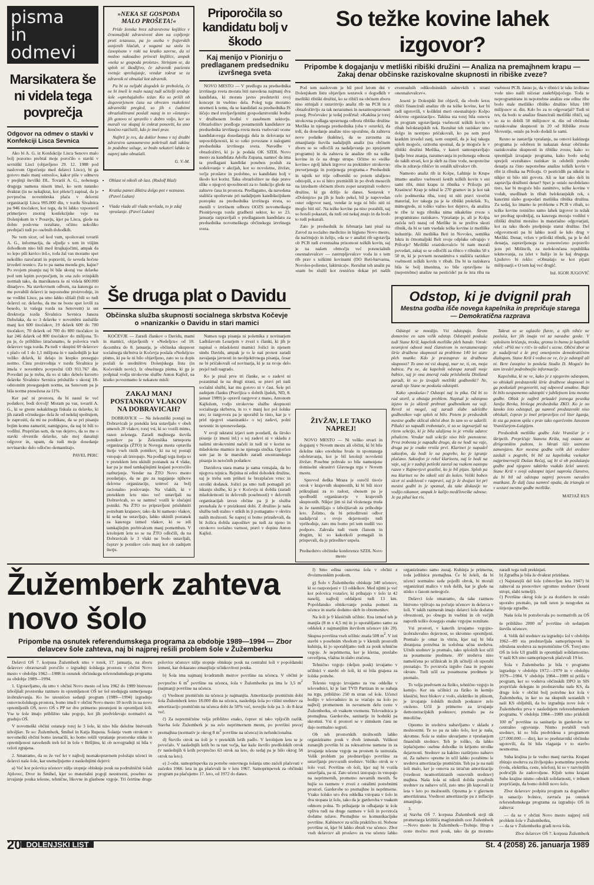pisma
in
odmevi
Marsikatera še ni videla tega povprečja
Odgovor na odmev o stavki v Konfekciji Lisca Sevnica
Ako bi A. G. iz Konfekcije Lisca Senovo malo bolj pozorno prebral moje poročilo o stavki v sevniški Lisci (objavljeno 29. 12. 1988 pod naslovom Ogorčenje med delavci Lisce), bi ga gotovo malo manj »streslo«, kakor piše v odmevu v prejšnji številki DL. Tovariš A. G., nobenega drugega namena nisem imel, ko sem natanko dvakrat (in ne nekajkrat, kot pišete!) zapisal, da je povprečna novembrska plača v delovni organizaciji Lisca 995.000 din, v tozdu Šivalnica pa 946 tisočakov, kot tega, da bi lahko vzpostavil primerjavo znotraj konfekcijske veje na Dolenjskem in v Posavju, kjer pa Lisca, glede na dobre poslovne rezultate, očitno nekoliko prednjači tudi po osebnih dohodkih.
Ne vem sicer, od kod vam, spoštovani tovariš A. G., informacija, da »ljudje s tem in višjim dohodkom niso bili med štrajkajočimi, ampak da so lepo pili kavico itd.«, toda žal vas moramo spet nekoliko razočarati in popraviti, če seveda hočete izvedeti resnico. Za to pa nama menda gre, kajne? Po svojem pisanju naj bi bile skoraj vse delavke pod tem lepim povprečjem, in »na zelo svinjskih normah tako, da marsikatera še ni videla 600.000 dinarjev«. Na stavkovnem odboru, na katerega so me povabili delavci iz neposredne proizvodnje, in ne vodilni Lisce, pa smo lahko slišali (bili so tudi delavci oz. delavke, da me ne boste spet lovili za besedo, iz vašega tozda na Senovem) iz ust direktorja tozda Šivalnica Sevnica Janeza Debelaka, da so 3 delavke v novembru zaslužile manj kot 600 tisočakov, 19 delavk 600 do 700 tisočakov, 70 delavk od 700 do 800 tisočakov in kar 246 delavk od 800 tisočakov do milijona. To pa je, če približno izračunamo, še polovica vseh delavcev tega tozda. Pa tudi v skupini 69 delavcev s plačo od 1 do 1,1 milijona in v naslednjih je kar veliko delavk, ki delajo in krepko presegajo normo. Čista proizvodnja v tozdu Šivalnica je imela v novembru povprečni OD 911.767 din. Povedati pa je treba, da so si tako debelo kuverto delavke Šivalnice Sevnica prislužile s skoraj 18-odstotnim preseganjem norme, na Senovem pa je bila norma presežena za 11%.
Ker pač ni prostora, da bi nasul še več podatkov, bodi dovolj! Moram pa vas, tovariš A. G., ki se greste nekakšnega fiskala za delavke, ki jih zaradi »črnskega« dela že od nekdaj spoštujem, le zaprositi, da mi ne podtikate, da se pri pisanju bojim komu zameriti; namigujete, da naj bi bili to vodilni. Prepričan sem, da vas dejstvo, da so me o stavki obvestile delavke, tale moj današnji odgovor in, upam, da tudi moje dosedanje novinarsko delo odločno demantirajo.
PAVEL PERC
»NEKA SE GOSPOĐA MALO PROŠETA!«
Pride ženska brez zdravstvene knjižice v črnomaljski zdravstveni dom na cepljenje proti tetanusu, pa jo oseba v frajerskih usnjenih hlačah, z nogami na stolu in časopisom v roki na kratko zavrne, da ni možno naknadno prinesti knjižice, ampak »neka se gospoda prošeta«. Strinjam se, da sploh ni škodljivo, če zdravnik pacientu svetuje sprehajanje, vendar tokrat se ta zdravnik ni obnašal kot zdravnik.
Pa bi ta neljubi dogodek še prebolela, če ne bi imeli le malo nazaj tudi učitelji srednje šole »sprehajalnih« težav. Ko so prišli ob dogovorjenem času na obvezen vsakoletni zdravniški pregled, so jih s čudnimi obrazložitvami poslali nazaj in to »šetanje« jih gotovo ni spravilo v dobro voljo, ker so morali vse skupaj še enkrat ponoviti, ko smo končno razčistili, kdo je imel prav.
Najbrž je res, da dokler bomo v tej družbi zdravstvu samoumevno pokrivali tudi takšne in podobne usluge, se bodo nekateri lahko še naprej tako obnašali.
G. V.-M.
Oblast ni nikoli ob last. (Rudolf Blaž)
Kratka pamet diktira dolgo pot v neznano. (Pavel Lužan)
Vlada vlada ali vlada nevlada, to je zdaj vprašanje. (Pavel Lužan)
Priporočila so kandidatu bolj v škodo
Kaj menijo v Pionirju o predlaganem predsedniku izvršnega sveta
NOVO MESTO — V predlogu za predsednika izvršnega sveta morata biti navedena najmanj dva kandidata, ki morata javno predstaviti svoj koncept in vsebino dela. Poleg tega moramo stremeti k temu, da se kandidati za predsednika IS iščejo med uveljavljenimi gospodarstveniki bodisi v družbenem bodisi v zasebnem sektorju. Obrazložitev predloga posameznih kandidatov za predsednika izvršnega sveta mora vsebovati ocene kandidatovega dosedanjega dela in delovanja ter usposobljenosti, ki so ozko povezane z nalogami predsednika izvršnega sveta. Navedbe v obrazložitvi, ki jo je podala OK SZDL Novo mesto za kandidata Adolfa Zupana, namreč da ima ta predlagani kandidat poseben posluh za sodelovanje v akcijah, kot so novoletne, živžav, večje proslave in podobno, so kandidatu bolj v škodo kot korist. Taka obrazložitev ne daje prave slike o njegovi sposobnosti za to funkcijo glede na zahteve časa in prostora. Predlagamo, da navedena stališča upoštevate pri nadaljnjem kandidacijskem postopku za predsednika izvršnega sveta, so menili v izvršnem odboru OOZS novomeškega Pionirjevega tozda gradbeni sektor, ko so 23. januarja razpravljali o predlaganem kandidatu za predsednika novomeškega občinskega izvršnega sveta.
So težke kovine lahek izgovor?
Pripombe k dogajanju v metliški ribiški družini — Analiza na premajhnem krapu — Zakaj denar občinske raziskovalne skupnosti in ribiške zveze?
Pod tem naslovom je bil pred letom dni v Dolenjskem listu objavljen sestavek o dogodkih v metliški ribiški družini, ko se ribiči na občnem zboru niso strinjali z ustavitvijo analiz rib na PCB in z obrazložitvijo za tak nerazumen in nesamoupravnem poseg. Pročevalec je tedaj podčrtal: »Kakšna je torej strokovna podlaga upravnega odbora ribiške družine Metlika in njenega predsednika (oba v ostavki), da trdi, da dosedanje analize niso uporabne, da zahteva nove podatke (kakšne), da se zavzema za zmanjšanje števila nadaljnjih analiz (na občnem zboru so se odločili za nadaljevanje po sprejetem programu) in da zahteva še analize rib na težke kovine in če na druge strupe. Očitno so »težke kovine« zgolj lahek izgovor za prekinitev strokovno preverjenega in potrjenega programa.« Predsednik in tajnik ter trije odborniki so potem užaljeno odstopili, a so si hitro premislili in po dveh mesecih na izrednem občnem zboru zopet uzurpirali vodstvo družine, ki ga držijo še danes. Sestavek v »Dolenjcu« pa jih je hudo pekel, bil je napovedan oster odgovor nanj, vendar iz tega ni bilo niti ni moglo biti nič. Na težke kovine pa niso pozabili, saj so hoteli pokazati, da tudi oni nekaj znajo in da bodo to tudi pokazali.
Zato je predsednik že februarja lani pisal na Zavod za socialno medicino in higieno Novo mesto, da načrtujejo in želijo, »da se v analizi rib ugotavlja ob PCB tudi eventualna prisotnost težkih kovin, saj je na našem območju več potencialnih onesnaževalcev — zastrupljevalcev voda in s tem rib prav s težkimi kovinami (DO Beti-barvarna, Novoles-poliester, lakirnica)«. Rezultat teh analiz pa »nam bo služil kot resničen dokaz pri naših eventualnih odškodninskih zahtevkih s strani onesnaževalcev«.
Jeseni je Dolenjski list objavil, da »bodo letos ribiči financirali analize rib na težke kovine, ker bi radi ugotovili, v kolikšni meri onesnažujejo Kolpo delovne organizacije«. Takšna sta torej bila osnova in program ugotavljanja vsebnosti težkih kovin v ribah belokranjskih rek. Rezultat teh raziskav smo dolgo in nestrpno pričakovali, ko pa sem pred kratkim izvedel zanj, sem osupnil, da je kaj takega sploh mogoče, oziroma spoznal, da je mogoče le v ribiški družini Metlika, v kateri samoupravljajo ljudje brez znanja, razumevanja in poštenega odnosa do takih stvari, kot je skrb za čiste vode, neoporečne ribe in zdravje ribičev in ostalih uživalcev rib.
Namesto analiz rib iz Kolpe, Lahinje in Krupe imamo analizo vsebnosti šestih težkih kovin v eni sami ribi, mini krapu iz ribnika v Prilozju pri Krasincu! Krap je tehtal le 270 gramov in je kot tak celo podmerska riba, torej ni niti pravi vzorčni material, lov takega pa je še ribiški prekršek. To, mimogrede, ni toliko važno kot dejstvo, da analiza te ribe iz tega ribnika nima nikakršne zveze s programirano raziskavo. Vprašanje je, ali je Kolpa začela teči nazaj od Metlike in se preliva skozi ribnik, da bi se tam vsedale težke kovine iz metliške industrije. Ali metliška Beti in Novoles, semiška Iskra in črnomaljski Belt svoje odplake odvajajo v Prilozje? Metliški »raziskovalci« bi nam morali povedati, zakaj so se odločili za ribico v ribniku 50 x 50 m, ki je povsem nezanimiva s stališča raziskav vsebnosti težkih kovin v ribah. Da bi ta raziskava bila še bolj imenitna, so bile opravljene še (nepotrebne) analize na pesticide! pa še ista riba na vsebnost PCB. Jasno je, da v ribnici iz take izolirane vode niso našli ničesar zaskrbljujočega. Toda te neprogramirane in nepotrebne analize ene edine ribe bodo stale metliško ribiško družino blizu 100 milijonov st. din. Kdo bo za to odgovarjal? Tudi ni res, da bodo te analize financirali metliški ribiči, saj so za to dobili 50 milijonov st. din od občinske raziskovalne skupnosti in 20 od Ribiške zveze Slovenije, ostalo pa bodo dodali še sami.
Resno se zastavlja vprašanje, na osnovi kakšnega programa je odobren in nakazan denar občinske raziskovalne skupnosti in ribiške zveze, kako so spremljali izvajanje programa, kako bodo sedaj sprejeli »rezultate« raziskav in odobrili porabo denarja za čisto nepotrebne analize težkih kovin v ribi iz ribnika na Prilozju. O pesticidih pa nikdar in nikjer ni bilo niti govora. Ali se kar tako deli in zapravlja družbeni denar? Spet je ostalo neobdelano tisto, kar bi mogoče bilo zanimivo, težke kovine v vodah, usedlinah in ribah belokranjskih rek, s katerimi slabo gospodari metliška ribiška družina. Za sedaj, ko imamo še probleme s PCB v ribah, so težke kovine resnično samo lahek izgovor in težak ter predrag spodrsljaj, za katerega morajo vodilni v ribiški družini moralno in materialno odgovarjati, kot za tako škodo predpisuje statut družine. Del odgovornosti pa bi lahko nosil še kdo drug v Metliki. Denar, vržen v priloški ribnik, pa je le del denarja, zapravljenega za ponesrečeno popravilo jezu pri Mišincih, za nedokončana republiška tekmovanja, za izlet v Italijo in še kaj drugega. Ljudstvo bi reklo: »Obnašajo se kot pijani milijonarji.« O tem kaj več drugič.
Inž. IGOR JUGOVIČ
Še druga plat o Davidu
Občinska služba skupnosti socialnega skrbstva Kočevje o »nanizanki« o Davidu in stari mamici
KOČEVJE — Zaradi člankov o Davidu, mami in mamici, objavljenih v »Nedeljcu« od 18. decembra do 8. januarja, je občinska skupnost socialnega skrbstva iz Kočevja poslala »Nedeljcu« pismo, ki pa še ni bilo objavljeno, zato so ta dopis poslali še uredništvu Dolenjskega lista (in Kočevskih novic). Iz obsežnega pisma, ki ga je podpisal vodja strokovne službe Anton Kajfež, na kratko povezmamo le nekatere misli:
ZAKAJ MANJ POSTANKOV VLAKOV NA DOBRAVICAH?
DOBRAVICE — Na železniški postaji na Dobravicah je pretekla leta ustavljalo v obeh smereh 20 vlakov, torej vsi, ki so vozili mimo, razen zelenega. Zaradi majhnega števila potnikov pa je Železniška tarnsporta organizacija (ŽTO) iz Novega mesta opravila štetje vseh tistih potnikov, ki na tej postaji vstopajo ali izstopajo. Na podlagi tega štetja so v preteklem letu ukinili postanek za 4 vlake, kar pa je med tamkajšnjimi krajani povzročilo razburjenje. Vendar na ŽTO Novo mesto poudarjajo, da ne gre za nagajanje njihove delovne organizacije, temveč za bolj racionalno poslovanje. Na vlakih, ki v preteklem letu niso več ustavljali na Dobravicah, so se namreč vozili le slučajni potniki. Na ŽTO so pripravljeni prisluhniti potrebam krajanov, tako da bi namesto vlakov, ki sedaj ne ustavljajo, lahko ukinili postanek za katerega izmed vlakov, ki se zdi tamkajšnjim prebivalcem manj pomemben. V letošnjem letu so se na ŽTO odločili, da na Dobravicah le 3 vlaki ne bodo ustavljali, čeprav je potnikov celo manj kot ob zadnjem štetju.
Namen tega pisanja ni polemika z novinarjem Ladislavom Lesarjem v zvezi s članki, ki jih je napisal o mladoletni mamici Jožici in njenem sindu Davidu, ampak je to le naš protest zaradi zavajanja javnosti in neobjektivnega pisanja, česar ne bi pričakovali od novinarja, ki je za svoje delo prejel tudi nagrado.
Ko je pisal prve tri članke, se o zadevi ni pozanimal še na drugi strani, se pravi pri naši socialni službi, kar mu gotovo ni v čast. Šele pri zadnjem članku (Pravljica o dobrih ljudeh, ND, 8. januar 1989) je opravil razgovor z mano, Antonom Kajfežem, vodjo strokovne službe skupnosti socialnega skrbstva, in to v manj kot pol šolske ure; iz razgovora pa je uporabil le tisto, kar je v prid njegovi »nanizanki« o tej zadevi, polni neresnic in sprenevedanja.
V svoji takratni izjavi sem poudaril, da široko pisanje (z imeni itd.) o tej zadevi ni v skladu z našimi strokovnimi načeli in tudi ni v korist ne mladoletne mamice in ne njenega sinčka. Ogorčen sem jaz in še marsikdo zaradi enostranskega pisanja in netočnih podatkov.
Davidova stara mama je sama vztrajala, da bo njegova rejnica. Rejnina ni edini dohodek družine, saj je treba sem prišteti še brezplačen vrtec in otroški dodatek. Jožici pa smo tudi pomagali pri iskanju službe, ki je v Kočevju ni dobila (zaradi mladoletnosti in delovnih posebnosti) v delovnih organizacijah izven občine pa ji je služba prenehala že v preizkusni dobi. Z družino je naša služba tudi stalno v stikih in ji pomagamo v okviru naših možnosti. Še naprej si bomo prizadevali, da bi Jožica dobila zaposlitev pa tudi za njeno in otrokovo socialno varnost, pravi v dopisu Anton Kajfež.
ŽIVŽAV, LE TAKO NAPREJ!
NOVO MESTO — Ni veliko stvari in dogajanj v Novem mestu ali občini, ki bi bile deležne tako enodušne hvale in spontanega odobravanja, kot je bil letošnji novoletni živžav. Posebne pohvale so bile namenjene domiselni okrasitvi Glavnega trga v Novem mestu.
Sprevod dedka Mraza je osrečil tisoče otrok v krajevnih skupnostih, ki bi bili sicer prikrajšani za to radost, obenem pa je spodbudil organizatorje v krajevnih skupnostih. Nikjer jim ni žal vloženega truda in že razmišljajo o izboljšavah za prihodnje leto. Želimo, da bi prireditveni odbor nadaljeval s svojo dejavnostjo tudi vprihodnje, zato mu bomo pri tem nudili vso podporo. Zahvala tudi vsem članom in drugim, ki so kakorkoli pomagali in prispevali, da je prireditev uspela.
Predsedstvo občinske konference SZDL Novo mesto
Odstop, ki je dvignil prah
Mestna godba išče novega kapelnika in prepričuje starega — Demokratična razprava
Odstopi se množijo. Vsi odstopajo. Širom domovine en sam velik odstop. Odstopiti poskuša tudi Stane Križ, kapelnik metliške pleh bande. Vzrok: neurejeni odnosi med članstvom in nerazumevanje širše družbene skupnosti za probleme 140 let stare pleh muzike. Kdo je pravzaprav ta družbena skupnost? To smo mi vsi skupaj, mar ne, ti, on, moja babica. Pa ne, da kapelnik odstopa zaradi moje babice, saj je ona zmeraj rada prisluhnila Dixiland paradi, ki so jo izvajali metliški godbeniki? Ne, zaradi nje Stane ne poskuša odstopiti.
Kako »poskuša«? Odstopi naj in pika. Od bi to rad storil, a obstaja problem. Napisal je odstopno izjavo in jo sklenil prebrati godbenikom na vaji. Revež ni mogel, saj zaradi slabe udeležbe godbenikov vaje sploh ni bilo. Potem je predsednik mestne godbe sklical občni zbor. In tam so se udarili. Pihalci so napadli trobentače, ti so se izgovarjali na ritem sekcijo, ki je bila užaljena in je vrnila udarec pihalcem. Vendar tudi sekcije niso bile poenotene. Prva trobenta je napadla drugo, da ne hodi na vaje, druga pa je enako vrnila prvi. Klarinet je napadel saksofon, da hodi le na pogrebe, ko je igranje plačano. Saksofon je rekel klarinetu, naj le hodi na vaje, saj je v zadnji petletki zasral na vsakem nastopu razen v Rajmerjevi gostilni, ko je bil pijan. Sploh pa mu klarinet ne bo nikoli niti do kolen. Veliki boben sicer ni sodeloval v razpravi, saj je že dvajset let pri mestni godbi in je spoznal, da take diskusije ne vodijo nikamor, ampak le kalijo medčloveške odnose. Je pa pihal kot ris.
Takrat so se oglasile flavte, a njih nihče ne posluša, ker jih imajo vsi za navadne goske. V splošnem kričanju, tresku, gromu in bumu je kapelnik rekel: »Pišì me v rit!« in odšel s scene. Občni zbor se je nadaljeval z že prej omenjenim demokratičnim dialogom. Stane Križ š vedno ne ve, če je odstopil ali ni. Bere časopise in posluša Studio D. Mogoče bo tam izvedel podrobnejše informacije.
Kapelnika, ki ne ve, kako je z njegovim odstopom, so obiskali predstavniki širše družbene skupnosti in ga poskušali pregovoriti, naj odpoved umakne. Baje bi bilo nespametno odstopiti v jubilejnem letu mestne godbe. Obisk je najbrž prizadel jeznega pesnika Janija Bevka, bivšega predsednika ZKO. Ko je on lansko leto odstopal, ga namreč predstavniki niso obiskali, čeprav je imel pripravljen cel liter žganja, ki sta ga potem spila s prav tako ogorčenim Janezom Vraničarjem-Luigijem.
Predsednik metliške godbe Jože Vraničar je v škripcih. Prepričuje Staneta Križa, naj ostane za dirigentskim pultom, in hkrati išče ustrezno zamenjavo. Ker mestna godba velik del sredstev zasluži s pogrebi, bi bil za kapelnika vsekakor najprimernejši Dušan Bečaj, saj bi si ob poslušanju godbe pod njegovo taktirko vsakdo želel umreti. Stane Križ v svoji odstopni izjavi naproša članstvo, da bi bil od odstopa naprej povsem navaden muzikant. Že dalj časa namreč opaža, da triangla ni v sestavi mestne godbe metliške.
MATJAŽ RUS
Žužemberk zahteva novo šolo
Pripombe na osnutek referendumskega programa za obdobje 1989—1994 — Zbor delavcev šole zahteva, naj bi najprej rešili problem šole v Žužemberku
Delavci OŠ 7. korpusa Žužemberk smo v torek, 17. januarja, na zboru delavcev obravnavali poročilo o izgradnji šolskega prostora v občini Novo mesto v obdobju 1962—1988 in osnutek občinskega referendumskega programa za obdobje 1989—1994.
1. Ugotavljamo, da smo v občini Novo mesto od leta 1962 do 1989 bistveno izboljšali prostorske razmere in opremljenost OŠ ter šol srednjega usmerjenega izobraževanja. Ko bo uresničen sedanji program (1989—1994) izgradnje osnovnošolskega prostora, bomo imeli v občini Novo mesto 10 novih in na novo opremljenih OŠ, novo OŠ s PP ter dve primerno preurejeni in opremljeni šoli. Vse te šole imajo približno take pogoje, kot jih predvidevajo normativi za gradnjo OŠ.
V novomeški občini ostaneje torej še 3 šole, ki niso bile deležne bistvenih izboljšav. Te so: Žužemberk, Šmihel in Katja Rupena. Šolanje vsem otrokom v novomeški občini bomo izenačili, ko bomo rešili vprašanje prostorske stiske in opremljenost navedenih treh šol in šole v Bršljinu, ki ob novogradnji ni bila v celoti zgrajena.
2. Smatramo, da so že več let v najbolj neenakopravnem položaju učenci in delavci naše šole, kar utemeljujemo z naslednjimi dejstvi:
a) Več kot polovica učencev nižje stopnje obiskuje pouk na podružnični šolah Ajdovec, Dvor in Šmihel, kjer so materialni pogoji neustrezni, posebno za izvajanje pouka telesne, tehnične, likovne in glasbene vzgoje. Tri četrtine druge polovice učencev nižje stopnje obiskuje pouk na centralni šoli v popoldanski izmeni, kar dokazano zmanjšuje učinkovitost pouka.
b) Šola ima najmanj kvadratnih metrov površine na učenca. V občini je povprečno 6 m<sup>2</sup> površine na učenca, šola v Žužemberku pa ima le 3,5 m<sup>2</sup> (najmanj) površine na učenca.
c) Vrednost premičnin na učenca je najmanjša. Amortizacije premičnin dobi šola Žužemberk letno 18.000 din na učenca, naslednja šola po višini sredstev za amortizacijo premičnin na učenca dobi že 50% več, novejše šole pa 3- do 8-krat več.
č) Za nepremičnine velja približno enako, čeprav ni tako vpljočih razlik. Stavba šole Žužemberk je na zelo neprimernem mestu, po površini precej premajhna (normativ je okrog 8 m<sup>2</sup> površine na učenca) in nefunkcionalna.
d) Število otrok na šoli je v preteklih letih padlo. V letošnjem letu se je povečalo. V naslednjih letih bo ta rast večja, kar kaže število predšolskih otrok (v naslednjih 6 letih povprečno 63 otrok na leto, do sedaj pa je bilo okrog 58 otrok na leto).
e) 2-odst. samoprispevka za potrebe osnovnega šolanja smo začeli plačevati v začetku 1966. leta in ga plačevali še v letu 1967. Samoprispevek za občinski program pa plačujemo 17. leto, od 1972 do danes.
f) Smo edina osnovna šola v občini z dvoizmenskim poukom.
g) Šolo v Žužemberku obiskuje 340 učencev, ki so razporejeni v 13 oddelkov. Med njimi je več kot polovica vozačev, ki prihajajo v šolo iz 42 naselij, najbolj oddaljeni tudi 13 km. Popoldansko obiskovanje pouka pomeni za učence in starše dodatno skrb in obremenitev.
Na šoli je 9 klasičnih učilnic. Ena izmed teh je manjša (8 m x 4,5 m) in jo uporabljamo samo za oddelek z najmanjšim številom učencev (do 20). Skupna površina vseh učilnic znaša 508 m<sup>2</sup>. V isti stavbi s posebnim vhodom je v kletnih prostorih kuhinja, ki jo uporabljamo tudi za pouk tehnične vzgoje. Je neprimerna, ker je kletna, preslabo osvetljena, vlažna in slabo zračena.
Tehnično vzgojo (deljen pouk) izvajamo v učilnici v stavbi ob šoli, ki ni bila grajena za šolske potrebe.
Telesno vzgojo izvajamo za vse oddelke v telovadnici, ki je last TVD Partizan in se nahaja na trgu, približno 250 m stran od šole. Učenci hodijo v telovadnico in se vračajo na šolo po najbolj prometnem in nevarnem delu ceste v Žužemberku, ob vsakem vremenu. Telovadnica je premajhna. Garderobe, sanitarije in hodniki pa skromni. Vsi ti prostori se v zimskem času ne dajo normalno segreti.
Ob teh prostorskih možnostih lahko organiziramo pouk v dveh izmenah. Velikost zunanjih površin bi za rekreativne namene in za izvajanje telesne vzgoje na prostem še ustrezala. Velik problem pa predstavljajo površine za ustavljanje prevoznih sredstev. Veliko otrok se v šolo vozi. Površine ob šoli, kjer naj bi vozila ustavljala, pa ni. Zato učenci izstopajo in vstopajo na neprimernih, prometno nevarnih mestih. Še hujše so razmere v zvezi z ostalimi potrebnimi prostori. Garderobe so premajhne in neprimerne. Vsako šolsko uro dva oddelka vstopata v šolo in dva stopata iz šole, tako da je garderoba v vsakem odmoru polna. To prihajanje in odhajanje iz šole vpliva tudi na druge razmere v šoli in povzroča dodatne težave. Premajhne so komunikacijske površine. Kabinetov za učila praktično ni. Nobene površine ni, kjer bi lahko zbrali vse učence. Zbor vseh delavcev ali proslavo za vse učence lahko organiziramo samo zunaj. Kuhinja je primerna, toda jedilnica premajhna. Če bi želeli, da bi učenci normalno sede pojedli obrok, bi morali organizirati malico v treh delih, kar je glede na stisko s časom nemogoče.
Delavci šole smatramo, da take razmere bistveno vplivajo na počutje učencev in delavca v šoli. V takih razmerah imajo delavci šole dodatne obveznosti, po obsegu in vsebini in ob večjih naporih težko dosegajo enake vzgojne rezultate.
Vsi prostori, v katerih izvajamo vzgojno-izobraževalno dejavnost, so skromno opremljeni. Premalo je omar in vitrin, kjer naj bi bila shranjena potrebna in sodobna učna sredstva. Učnih sredstev je premalo, tako splošnih kot učil za posamezne predmete. AV sredstva niso nameščena po učilnicah in jih učitelji ob uporabi prenašajo. To povzroča izgubo časa in pogoste okvare. Tudi učil za posamezne predmete je premalo.
To velja predvsem za fiziko, tehnično vzgojo in kemijo. Ker sta učilnici za fiziko in kemijo klasični, brez blokov z vodo, elektriko in plinom, je izvajanje šolskih možnih poskusov zelo oteženo. Učil je primerno za izvajanje demonstracijskih poskusov, premalo pa za množične.
Opremo in sredstva nabavljamo v skladu z možnostmi. Te so pa za tako šolo, kot je naša, skromne. Šole se stalno ukvarjamo z vprašanjem finančnih sredstev. Teh je toliko, da lahko izplačujemo osebne dohodke in krijemo stroške dejavnosti. Sredstev za kakšno razširjeno nabavo ni. Za nabavo opreme in učil lahko porabimo le sredstva amortizacije premičnin. Teh pa je na naši šoli malo, ker je osnova za izračun amortizacije (vrednost neamortiziranih osnovnih sredstev) majhna. Naša šola ni nikoli dobila posebnih sredstev za nabavo učil, zato smo jih kupovali iz leta v leto po možnostih. Oprema je v glavnem amortizirana. Vrednost amortizacije pa z inflacijo zmanjšuje.
3.
a) Stavba OŠ 7. korpusa Žužemberk stoji tik prometnega križišča magistralnih cest Žužemberk—Novo mesto in Žužemberk—Trebnje. Hrup s ceste močno moti pouk, tako da ga moramo zaradi tega tudi prekinjati.
b) Zgradba je bila že dvakrat prizidana.
c) Najstarejši del šole (obnovljen leta 1947) bi zahteval za prenovitev ogromno sredstev (leseni stropi, slabi temelji).
č) Površine okrog šole je za dozidavo in ostalo uporabo premalo, pa tudi teren je neugoden za širjenje zgradbe.
Naša šola bi potrebovala po normativih za OŠ še približno 2000 m<sup>2</sup> površine ob sedanjem številu učencev.
4. Velik del sredstev za izgradnjo šol v obdobju 1962—89 sta predstavljala samoprispevek in združena sredstva za nepremičnine OŠ. Torej smo OŠ in šole UI gradili in opremljali solidarnostno. V naši KS smo samoprispevek plačevali 19 let.
Šola v Žužemberku je bila v programu izgradnje v obdobju 1972—1979 in v obdobju 1979—1984. V obdobju 1984—1989 ni prišla v program, ker so vodstva občinskih DPO in SIS prepričale delegate in predstavnike naše KS, da druge šole v občini bolj potrebne kot šola v Žužemberku, in ker so na skupnih sestankih v naši KS obljubili, da bo izgradnja nove šole v Žužemberku prva v naslednjem referendumskem programu. V obdobju 1984—1989 smo pridobili 100 m<sup>2</sup> površine za sanitarije in garderobe ter centralno ogrevanje. Nismo porabili vseh sredstev, ki so bila predvidena s programom (27.000.000.— din), ker so predstavniki občinske ugotovili, da bi bila vlaganja v to stavbo nesmotrna.
Suha krajina je še vedno manj razvita. Krajani zbirajo sredstva za življenjsko pomembne potrebe (voda, elektrika, ceste, telefon), ki so v razvitejših področjih že zadovoljene. Kljub temu krajani Suhe krajine nismo odrekli solidarnosti, v trdnem prepričanju, da bomo dobili novo šolo.
Zbor delavcev podpira program za dograditev in sanacijo bolnice, zavrača pa osnutek referendumskega programa za izgradnjo OŠ in zahteva:
— da se v občini Novo mesto najprej reši problem šole v Žužemberku,
— da se v Žužemberku gradi nova šola.
Zbor delavcev OŠ 7. korpusa Žužemberk
20 DOLENJSKI LIST Št. 4 (2058) 26. januarja 1989